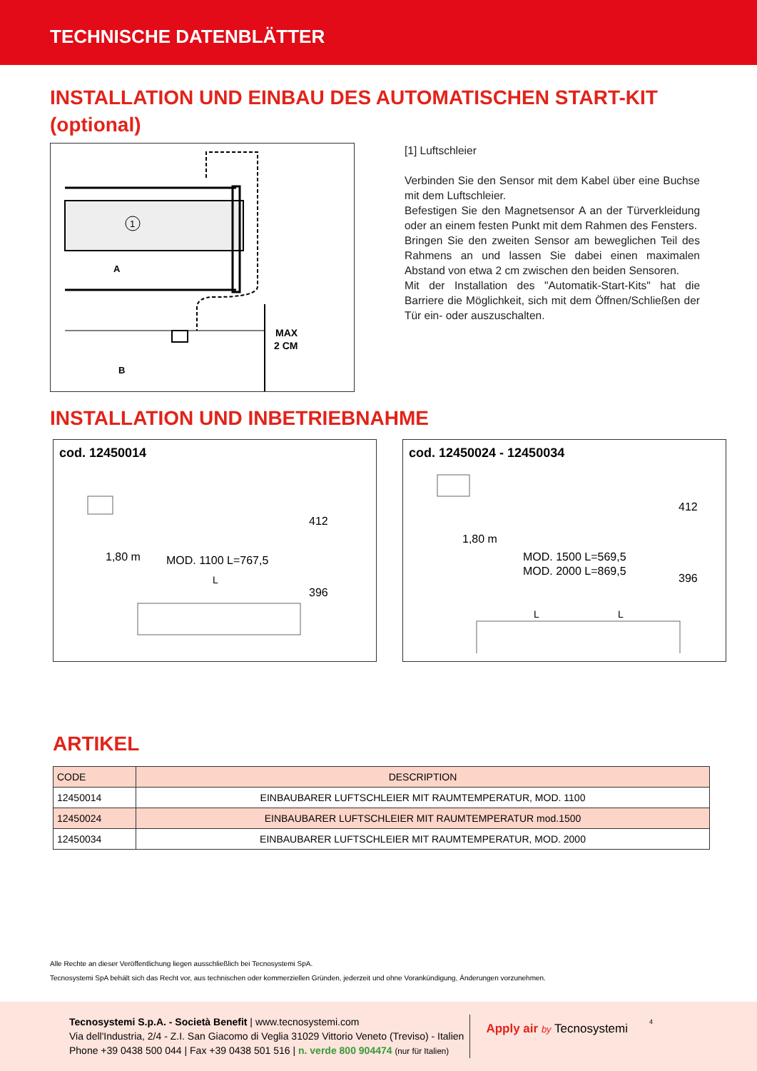TECHNISCHE DATENBLÄTTER
INSTALLATION UND EINBAU DES AUTOMATISCHEN START-KIT (optional)
1
A
B
MAX
2 CM
[1] Luftschleier
Verbinden Sie den Sensor mit dem Kabel über eine Buchse mit dem Luftschleier.
Befestigen Sie den Magnetsensor A an der Türverkleidung oder an einem festen Punkt mit dem Rahmen des Fensters.
Bringen Sie den zweiten Sensor am beweglichen Teil des Rahmens an und lassen Sie dabei einen maximalen Abstand von etwa 2 cm zwischen den beiden Sensoren.
Mit der Installation des "Automatik-Start-Kits" hat die Barriere die Möglichkeit, sich mit dem Öffnen/Schließen der Tür ein- oder auszuschalten.
INSTALLATION UND INBETRIEBNAHME
cod. 12450014
1,80 m
MOD. 1100 L=767,5
L
412
396
cod. 12450024 - 12450034
1,80 m
MOD. 1500 L=569,5
MOD. 2000 L=869,5
L
L
412
396
ARTIKEL
| CODE | DESCRIPTION |
| --- | --- |
| 12450014 | EINBAUBARER LUFTSCHLEIER MIT RAUMTEMPERATUR, MOD. 1100 |
| 12450024 | EINBAUBARER LUFTSCHLEIER MIT RAUMTEMPERATUR mod.1500 |
| 12450034 | EINBAUBARER LUFTSCHLEIER MIT RAUMTEMPERATUR, MOD. 2000 |
Alle Rechte an dieser Veröffentlichung liegen ausschließlich bei Tecnosystemi SpA.
Tecnosystemi SpA behält sich das Recht vor, aus technischen oder kommerziellen Gründen, jederzeit und ohne Vorankündigung, Änderungen vorzunehmen.
Tecnosystemi S.p.A. - Società Benefit | www.tecnosystemi.com
Via dell'Industria, 2/4 - Z.I. San Giacomo di Veglia 31029 Vittorio Veneto (Treviso) - Italien
Phone +39 0438 500 044 | Fax +39 0438 501 516 | n. verde 800 904474 (nur für Italien)
Apply air by Tecnosystemi
4